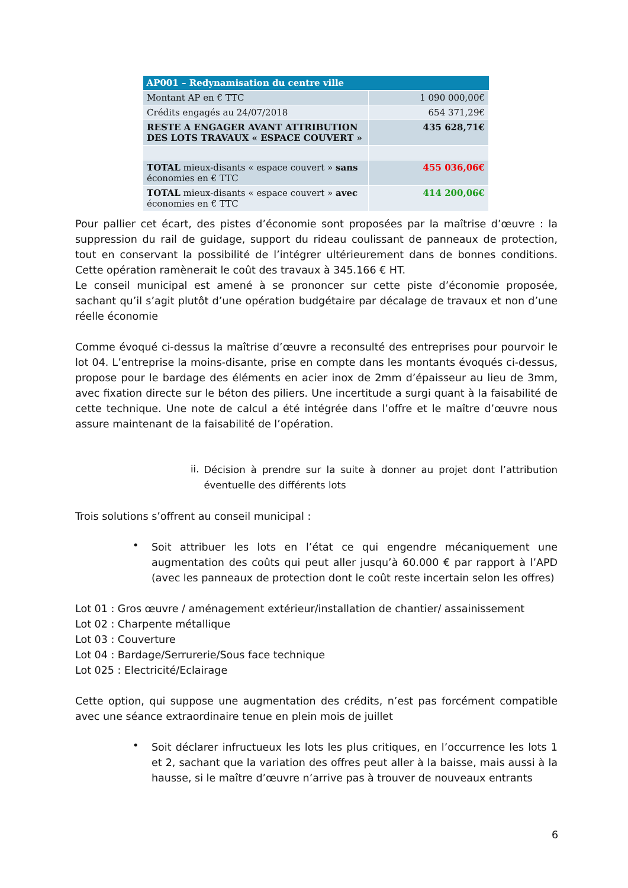| AP001 – Redynamisation du centre ville | |
| --- | --- |
| Montant AP en € TTC | 1 090 000,00€ |
| Crédits engagés au 24/07/2018 | 654 371,29€ |
| RESTE A ENGAGER AVANT ATTRIBUTION DES LOTS TRAVAUX « ESPACE COUVERT » | 435 628,71€ |
| TOTAL mieux-disants « espace couvert » sans économies en € TTC | 455 036,06€ |
| TOTAL mieux-disants « espace couvert » avec économies en € TTC | 414 200,06€ |
Pour pallier cet écart, des pistes d’économie sont proposées par la maîtrise d’œuvre : la suppression du rail de guidage, support du rideau coulissant de panneaux de protection, tout en conservant la possibilité de l’intégrer ultérieurement dans de bonnes conditions. Cette opération ramènerait le coût des travaux à 345.166 € HT.
Le conseil municipal est amené à se prononcer sur cette piste d’économie proposée, sachant qu’il s’agit plutôt d’une opération budgétaire par décalage de travaux et non d’une réelle économie
Comme évoqué ci-dessus la maîtrise d’œuvre a reconsulté des entreprises pour pourvoir le lot 04. L’entreprise la moins-disante, prise en compte dans les montants évoqués ci-dessus, propose pour le bardage des éléments en acier inox de 2mm d’épaisseur au lieu de 3mm, avec fixation directe sur le béton des piliers. Une incertitude a surgi quant à la faisabilité de cette technique. Une note de calcul a été intégrée dans l’offre et le maître d’œuvre nous assure maintenant de la faisabilité de l’opération.
ii.
Décision à prendre sur la suite à donner au projet dont l’attribution éventuelle des différents lots
Trois solutions s’offrent au conseil municipal :
•
Soit attribuer les lots en l’état ce qui engendre mécaniquement une augmentation des coûts qui peut aller jusqu’à 60.000 € par rapport à l’APD (avec les panneaux de protection dont le coût reste incertain selon les offres)
Lot 01 : Gros œuvre / aménagement extérieur/installation de chantier/ assainissement
Lot 02 : Charpente métallique
Lot 03 : Couverture
Lot 04 : Bardage/Serrurerie/Sous face technique
Lot 025 : Electricité/Eclairage
Cette option, qui suppose une augmentation des crédits, n’est pas forcément compatible avec une séance extraordinaire tenue en plein mois de juillet
•
Soit déclarer infructueux les lots les plus critiques, en l’occurrence les lots 1 et 2, sachant que la variation des offres peut aller à la baisse, mais aussi à la hausse, si le maître d’œuvre n’arrive pas à trouver de nouveaux entrants
6